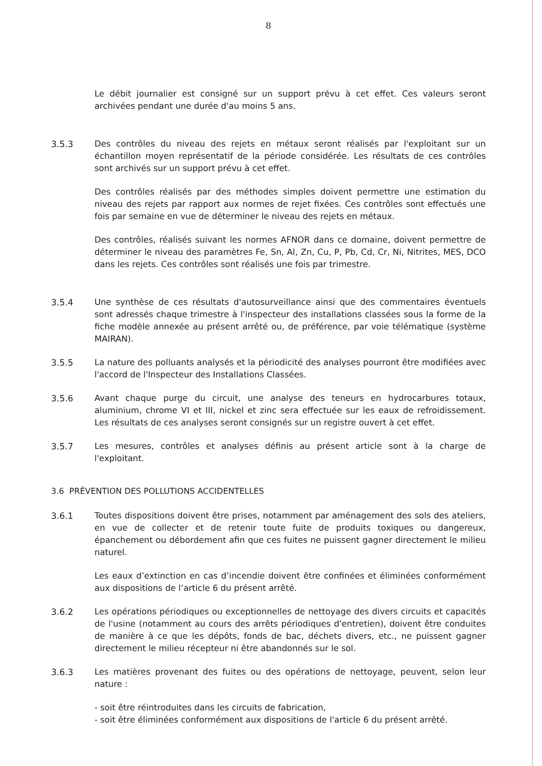8
Le débit journalier est consigné sur un support prévu à cet effet. Ces valeurs seront archivées pendant une durée d'au moins 5 ans.
3.5.3 Des contrôles du niveau des rejets en métaux seront réalisés par l'exploitant sur un échantillon moyen représentatif de la période considérée. Les résultats de ces contrôles sont archivés sur un support prévu à cet effet.
Des contrôles réalisés par des méthodes simples doivent permettre une estimation du niveau des rejets par rapport aux normes de rejet fixées. Ces contrôles sont effectués une fois par semaine en vue de déterminer le niveau des rejets en métaux.
Des contrôles, réalisés suivant les normes AFNOR dans ce domaine, doivent permettre de déterminer le niveau des paramètres Fe, Sn, Al, Zn, Cu, P, Pb, Cd, Cr, Ni, Nitrites, MES, DCO dans les rejets. Ces contrôles sont réalisés une fois par trimestre.
3.5.4 Une synthèse de ces résultats d'autosurveillance ainsi que des commentaires éventuels sont adressés chaque trimestre à l'inspecteur des installations classées sous la forme de la fiche modèle annexée au présent arrêté ou, de préférence, par voie télématique (système MAIRAN).
3.5.5 La nature des polluants analysés et la périodicité des analyses pourront être modifiées avec l'accord de l'Inspecteur des Installations Classées.
3.5.6 Avant chaque purge du circuit, une analyse des teneurs en hydrocarbures totaux, aluminium, chrome VI et III, nickel et zinc sera effectuée sur les eaux de refroidissement. Les résultats de ces analyses seront consignés sur un registre ouvert à cet effet.
3.5.7 Les mesures, contrôles et analyses définis au présent article sont à la charge de l'exploitant.
3.6 PRÉVENTION DES POLLUTIONS ACCIDENTELLES
3.6.1 Toutes dispositions doivent être prises, notamment par aménagement des sols des ateliers, en vue de collecter et de retenir toute fuite de produits toxiques ou dangereux, épanchement ou débordement afin que ces fuites ne puissent gagner directement le milieu naturel.
Les eaux d’extinction en cas d’incendie doivent être confinées et éliminées conformément aux dispositions de l’article 6 du présent arrêté.
3.6.2 Les opérations périodiques ou exceptionnelles de nettoyage des divers circuits et capacités de l'usine (notamment au cours des arrêts périodiques d'entretien), doivent être conduites de manière à ce que les dépôts, fonds de bac, déchets divers, etc., ne puissent gagner directement le milieu récepteur ni être abandonnés sur le sol.
3.6.3 Les matières provenant des fuites ou des opérations de nettoyage, peuvent, selon leur nature :
- soit être réintroduites dans les circuits de fabrication,
- soit être éliminées conformément aux dispositions de l'article 6 du présent arrêté.